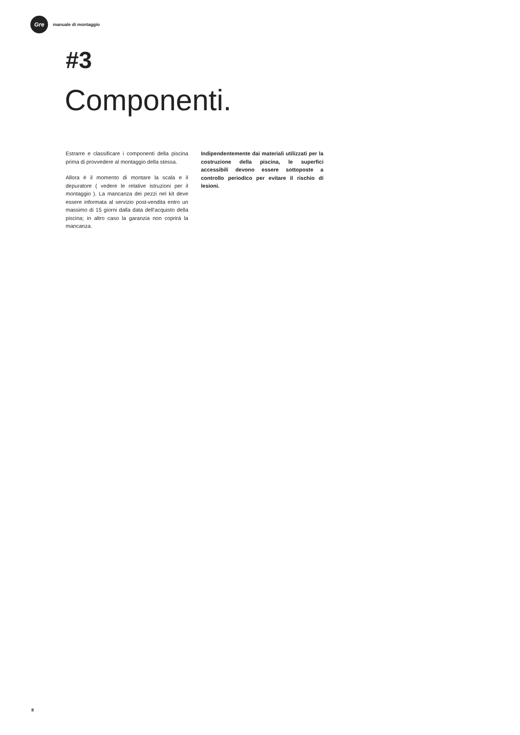Gre
manuale di montaggio
#3
Componenti.
Estrarre e classificare i componenti della piscina prima di provvedere al montaggio della stessa.
Allora è il momento di montare la scala e il depuratore ( vedere le relative istruzioni per il montaggio ). La mancanza dei pezzi nel kit deve essere informata al servizio post-vendita entro un massimo di 15 giorni dalla data dell’acquisto della piscina; in altro caso la garanzia non coprirà la mancanza.
Indipendentemente dai materiali utilizzati per la costruzione della piscina, le superfici accessibili devono essere sottoposte a controllo periodico per evitare il rischio di lesioni.
8